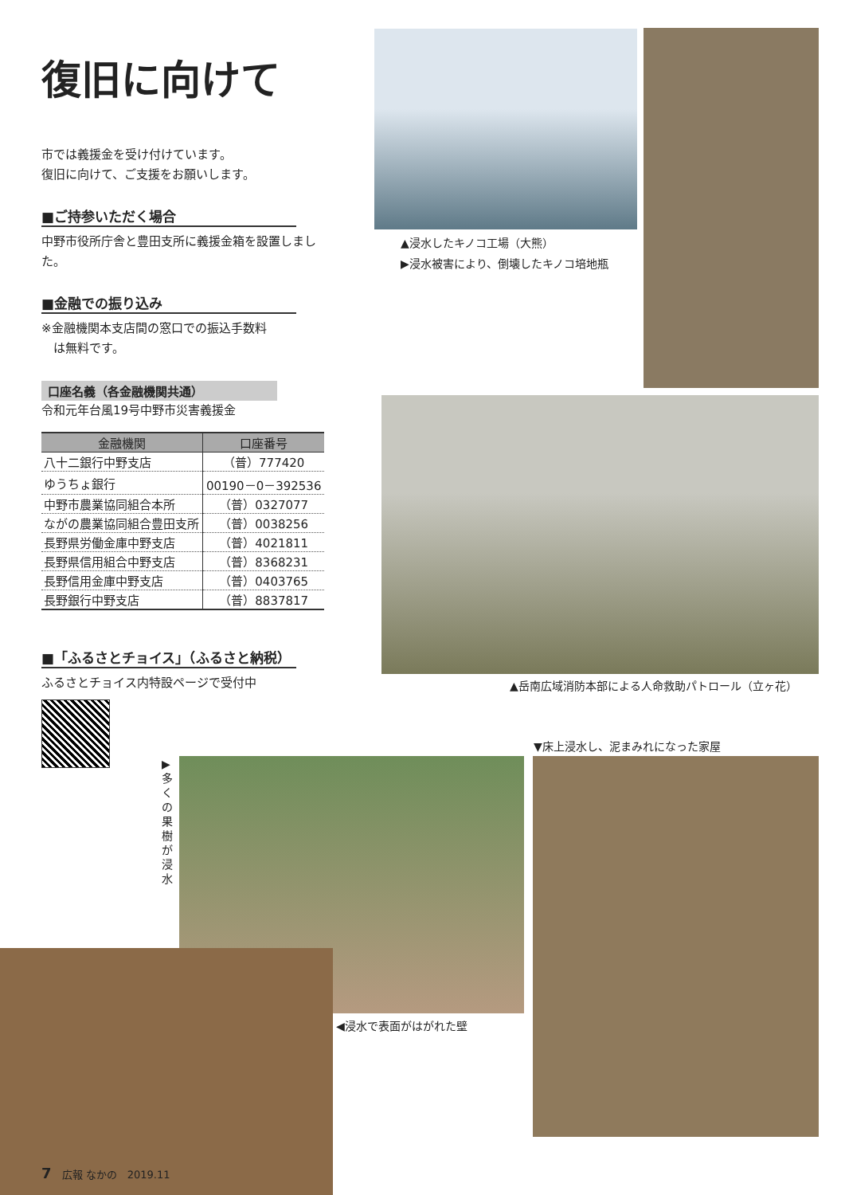復旧に向けて
市では義援金を受け付けています。
復旧に向けて、ご支援をお願いします。
■ご持参いただく場合
中野市役所庁舎と豊田支所に義援金箱を設置しました。
■金融での振り込み
※金融機関本支店間の窓口での振込手数料
　は無料です。
口座名義（各金融機関共通）
令和元年台風19号中野市災害義援金
| 金融機関 | 口座番号 |
| --- | --- |
| 八十二銀行中野支店 | （普）777420 |
| ゆうちょ銀行 | 00190－0－392536 |
| 中野市農業協同組合本所 | （普）0327077 |
| ながの農業協同組合豊田支所 | （普）0038256 |
| 長野県労働金庫中野支店 | （普）4021811 |
| 長野県信用組合中野支店 | （普）8368231 |
| 長野信用金庫中野支店 | （普）0403765 |
| 長野銀行中野支店 | （普）8837817 |
■「ふるさとチョイス」（ふるさと納税）
ふるさとチョイス内特設ページで受付中
▲浸水したキノコ工場（大熊）
▶浸水被害により、倒壊したキノコ培地瓶
▲岳南広域消防本部による人命救助パトロール（立ヶ花）
▼床上浸水し、泥まみれになった家屋
▶多くの果樹が浸水
◀浸水で表面がはがれた壁
7　広報 なかの　2019.11